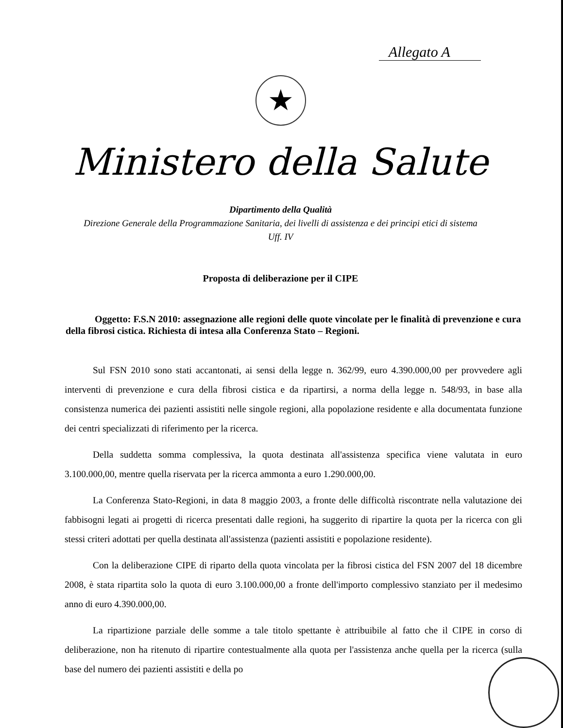Allegato A
★
Ministero della Salute
Dipartimento della Qualità
Direzione Generale della Programmazione Sanitaria, dei livelli di assistenza e dei principi etici di sistema
Uff. IV
Proposta di deliberazione per il CIPE
Oggetto: F.S.N 2010: assegnazione alle regioni delle quote vincolate per le finalità di prevenzione e cura della fibrosi cistica. Richiesta di intesa alla Conferenza Stato – Regioni.
Sul FSN 2010 sono stati accantonati, ai sensi della legge n. 362/99, euro 4.390.000,00 per provvedere agli interventi di prevenzione e cura della fibrosi cistica e da ripartirsi, a norma della legge n. 548/93, in base alla consistenza numerica dei pazienti assistiti nelle singole regioni, alla popolazione residente e alla documentata funzione dei centri specializzati di riferimento per la ricerca.
Della suddetta somma complessiva, la quota destinata all'assistenza specifica viene valutata in euro 3.100.000,00, mentre quella riservata per la ricerca ammonta a euro 1.290.000,00.
La Conferenza Stato-Regioni, in data 8 maggio 2003, a fronte delle difficoltà riscontrate nella valutazione dei fabbisogni legati ai progetti di ricerca presentati dalle regioni, ha suggerito di ripartire la quota per la ricerca con gli stessi criteri adottati per quella destinata all'assistenza (pazienti assistiti e popolazione residente).
Con la deliberazione CIPE di riparto della quota vincolata per la fibrosi cistica del FSN 2007 del 18 dicembre 2008, è stata ripartita solo la quota di euro 3.100.000,00 a fronte dell'importo complessivo stanziato per il medesimo anno di euro 4.390.000,00.
La ripartizione parziale delle somme a tale titolo spettante è attribuibile al fatto che il CIPE in corso di deliberazione, non ha ritenuto di ripartire contestualmente alla quota per l'assistenza anche quella per la ricerca (sulla base del numero dei pazienti assistiti e della po